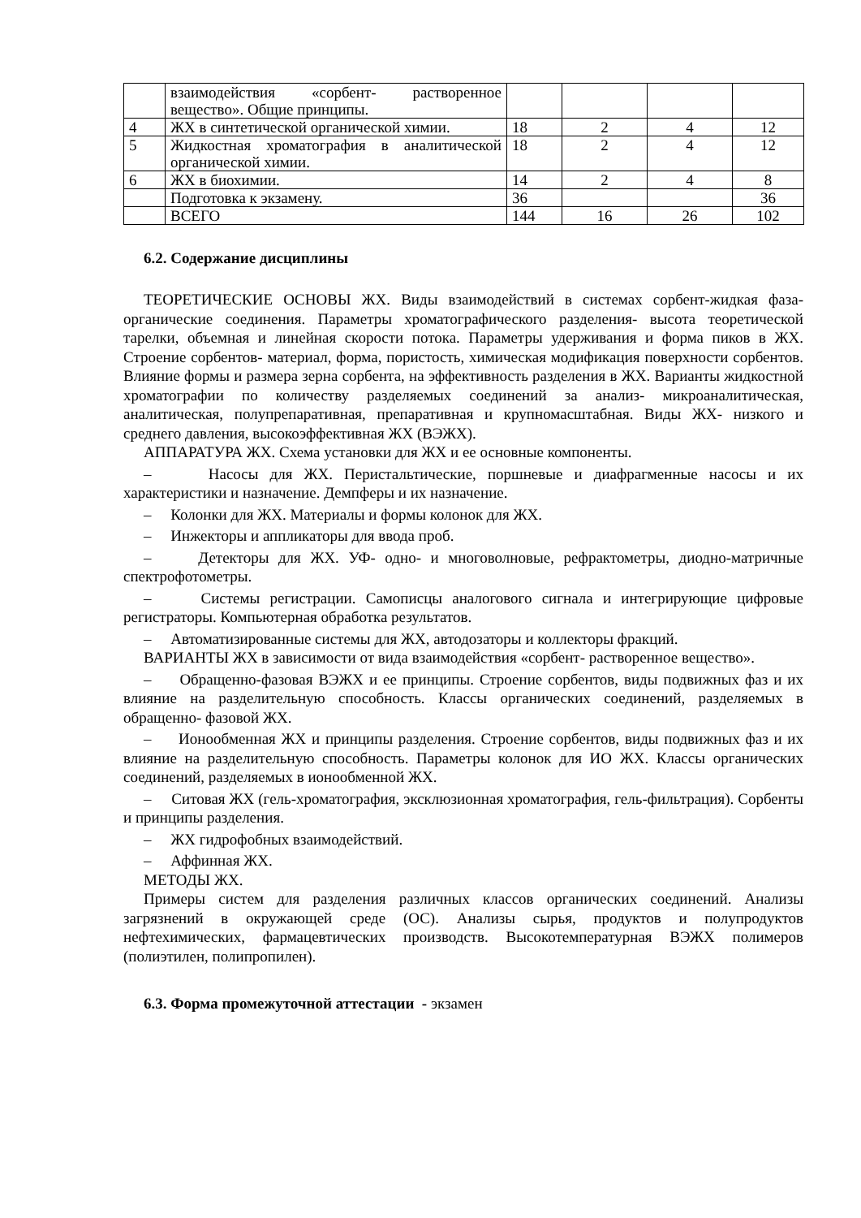| | взаимодействия «сорбент- растворенное вещество». Общие принципы. | | | | |
| 4 | ЖХ в синтетической органической химии. | 18 | 2 | 4 | 12 |
| 5 | Жидкостная хроматография в аналитической органической химии. | 18 | 2 | 4 | 12 |
| 6 | ЖХ в биохимии. | 14 | 2 | 4 | 8 |
| | Подготовка к экзамену. | 36 | | | 36 |
| | ВСЕГО | 144 | 16 | 26 | 102 |
6.2. Содержание дисциплины
ТЕОРЕТИЧЕСКИЕ ОСНОВЫ ЖХ. Виды взаимодействий в системах сорбент-жидкая фаза-органические соединения. Параметры хроматографического разделения- высота теоретической тарелки, объемная и линейная скорости потока. Параметры удерживания и форма пиков в ЖХ. Строение сорбентов- материал, форма, пористость, химическая модификация поверхности сорбентов. Влияние формы и размера зерна сорбента, на эффективность разделения в ЖХ. Варианты жидкостной хроматографии по количеству разделяемых соединений за анализ- микроаналитическая, аналитическая, полупрепаративная, препаративная и крупномасштабная. Виды ЖХ- низкого и среднего давления, высокоэффективная ЖХ (ВЭЖХ).
АППАРАТУРА ЖХ. Схема установки для ЖХ и ее основные компоненты.
– Насосы для ЖХ. Перистальтические, поршневые и диафрагменные насосы и их характеристики и назначение. Демпферы и их назначение.
– Колонки для ЖХ. Материалы и формы колонок для ЖХ.
– Инжекторы и аппликаторы для ввода проб.
– Детекторы для ЖХ. УФ- одно- и многоволновые, рефрактометры, диодно-матричные спектрофотометры.
– Системы регистрации. Самописцы аналогового сигнала и интегрирующие цифровые регистраторы. Компьютерная обработка результатов.
– Автоматизированные системы для ЖХ, автодозаторы и коллекторы фракций.
ВАРИАНТЫ ЖХ в зависимости от вида взаимодействия «сорбент- растворенное вещество».
– Обращенно-фазовая ВЭЖХ и ее принципы. Строение сорбентов, виды подвижных фаз и их влияние на разделительную способность. Классы органических соединений, разделяемых в обращенно- фазовой ЖХ.
– Ионообменная ЖХ и принципы разделения. Строение сорбентов, виды подвижных фаз и их влияние на разделительную способность. Параметры колонок для ИО ЖХ. Классы органических соединений, разделяемых в ионообменной ЖХ.
– Ситовая ЖХ (гель-хроматография, эксклюзионная хроматография, гель-фильтрация). Сорбенты и принципы разделения.
– ЖХ гидрофобных взаимодействий.
– Аффинная ЖХ.
МЕТОДЫ ЖХ.
Примеры систем для разделения различных классов органических соединений. Анализы загрязнений в окружающей среде (ОС). Анализы сырья, продуктов и полупродуктов нефтехимических, фармацевтических производств. Высокотемпературная ВЭЖХ полимеров (полиэтилен, полипропилен).
6.3. Форма промежуточной аттестации - экзамен